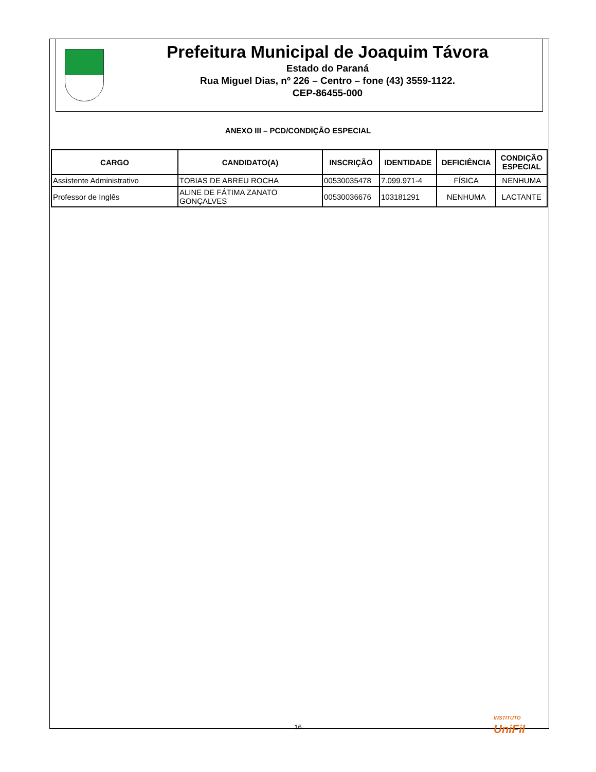Prefeitura Municipal de Joaquim Távora
Estado do Paraná
Rua Miguel Dias, nº 226 – Centro – fone (43) 3559-1122.
CEP-86455-000
ANEXO III – PCD/CONDIÇÃO ESPECIAL
| CARGO | CANDIDATO(A) | INSCRIÇÃO | IDENTIDADE | DEFICIÊNCIA | CONDIÇÃO ESPECIAL |
| --- | --- | --- | --- | --- | --- |
| Assistente Administrativo | TOBIAS DE ABREU ROCHA | 00530035478 | 7.099.971-4 | FÍSICA | NENHUMA |
| Professor de Inglês | ALINE DE FÁTIMA ZANATO GONÇALVES | 00530036676 | 103181291 | NENHUMA | LACTANTE |
INSTITUTO
UniFil
16